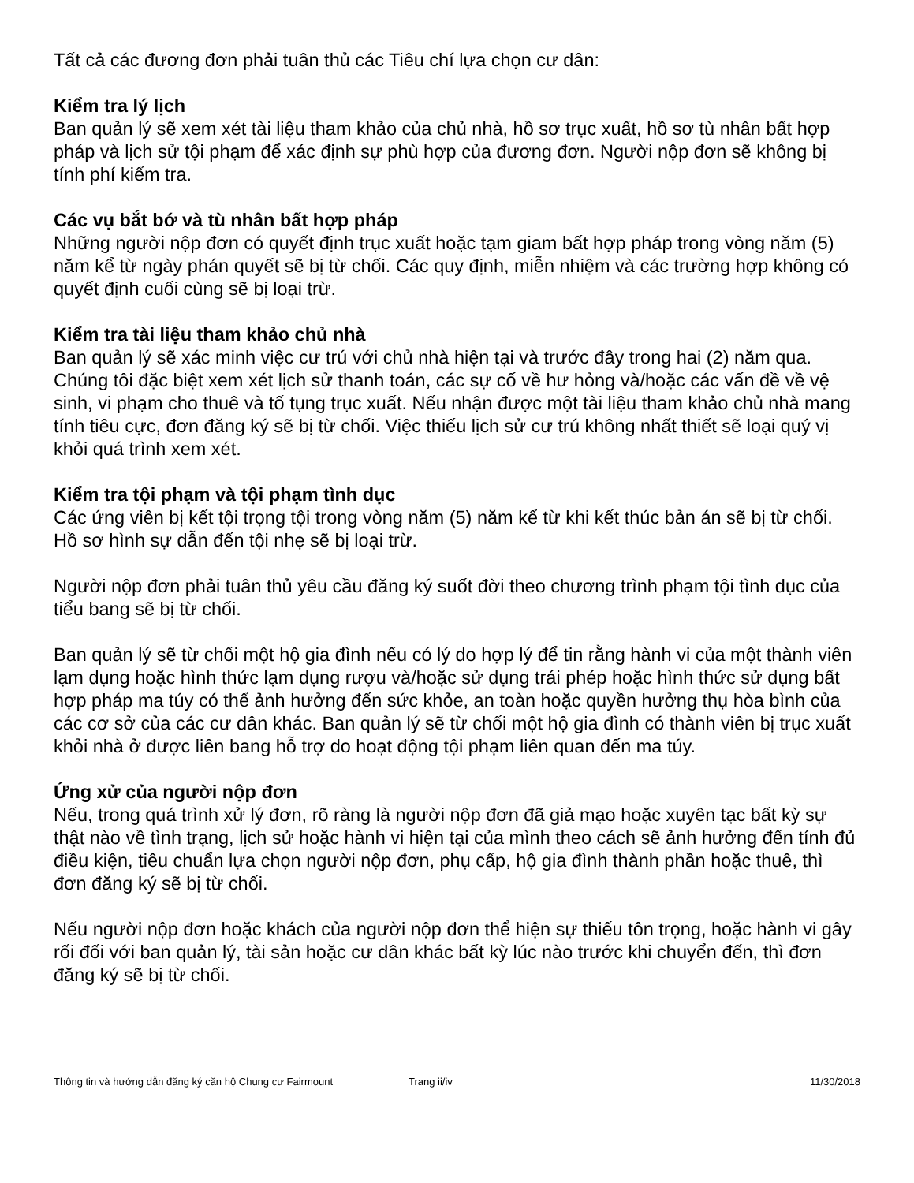Tất cả các đương đơn phải tuân thủ các Tiêu chí lựa chọn cư dân:
Kiểm tra lý lịch
Ban quản lý sẽ xem xét tài liệu tham khảo của chủ nhà, hồ sơ trục xuất, hồ sơ tù nhân bất hợp pháp và lịch sử tội phạm để xác định sự phù hợp của đương đơn. Người nộp đơn sẽ không bị tính phí kiểm tra.
Các vụ bắt bớ và tù nhân bất hợp pháp
Những người nộp đơn có quyết định trục xuất hoặc tạm giam bất hợp pháp trong vòng năm (5) năm kể từ ngày phán quyết sẽ bị từ chối. Các quy định, miễn nhiệm và các trường hợp không có quyết định cuối cùng sẽ bị loại trừ.
Kiểm tra tài liệu tham khảo chủ nhà
Ban quản lý sẽ xác minh việc cư trú với chủ nhà hiện tại và trước đây trong hai (2) năm qua. Chúng tôi đặc biệt xem xét lịch sử thanh toán, các sự cố về hư hỏng và/hoặc các vấn đề về vệ sinh, vi phạm cho thuê và tố tụng trục xuất. Nếu nhận được một tài liệu tham khảo chủ nhà mang tính tiêu cực, đơn đăng ký sẽ bị từ chối. Việc thiếu lịch sử cư trú không nhất thiết sẽ loại quý vị khỏi quá trình xem xét.
Kiểm tra tội phạm và tội phạm tình dục
Các ứng viên bị kết tội trọng tội trong vòng năm (5) năm kể từ khi kết thúc bản án sẽ bị từ chối. Hồ sơ hình sự dẫn đến tội nhẹ sẽ bị loại trừ.
Người nộp đơn phải tuân thủ yêu cầu đăng ký suốt đời theo chương trình phạm tội tình dục của tiểu bang sẽ bị từ chối.
Ban quản lý sẽ từ chối một hộ gia đình nếu có lý do hợp lý để tin rằng hành vi của một thành viên lạm dụng hoặc hình thức lạm dụng rượu và/hoặc sử dụng trái phép hoặc hình thức sử dụng bất hợp pháp ma túy có thể ảnh hưởng đến sức khỏe, an toàn hoặc quyền hưởng thụ hòa bình của các cơ sở của các cư dân khác. Ban quản lý sẽ từ chối một hộ gia đình có thành viên bị trục xuất khỏi nhà ở được liên bang hỗ trợ do hoạt động tội phạm liên quan đến ma túy.
Ứng xử của người nộp đơn
Nếu, trong quá trình xử lý đơn, rõ ràng là người nộp đơn đã giả mạo hoặc xuyên tạc bất kỳ sự thật nào về tình trạng, lịch sử hoặc hành vi hiện tại của mình theo cách sẽ ảnh hưởng đến tính đủ điều kiện, tiêu chuẩn lựa chọn người nộp đơn, phụ cấp, hộ gia đình thành phần hoặc thuê, thì đơn đăng ký sẽ bị từ chối.
Nếu người nộp đơn hoặc khách của người nộp đơn thể hiện sự thiếu tôn trọng, hoặc hành vi gây rối đối với ban quản lý, tài sản hoặc cư dân khác bất kỳ lúc nào trước khi chuyển đến, thì đơn đăng ký sẽ bị từ chối.
Thông tin và hướng dẫn đăng ký căn hộ Chung cư Fairmount Trang ii/iv 11/30/2018